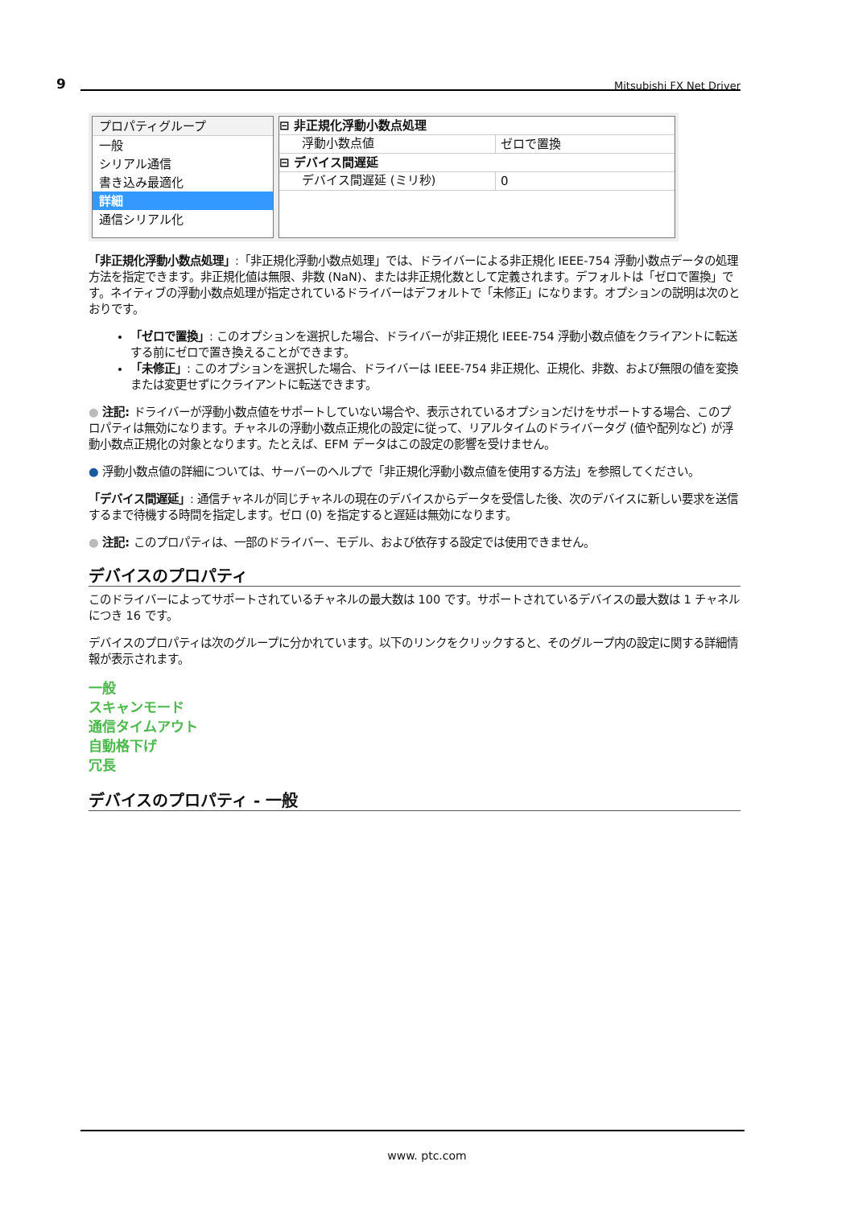9 Mitsubishi FX Net Driver
プロパティグループ
一般
シリアル通信
書き込み最適化
詳細
通信シリアル化
⊟ 非正規化浮動小数点処理
浮動小数点値 ゼロで置換
⊟ デバイス間遅延
デバイス間遅延 (ミリ秒) 0
「非正規化浮動小数点処理」:「非正規化浮動小数点処理」では、ドライバーによる非正規化 IEEE-754 浮動小数点データの処理方法を指定できます。非正規化値は無限、非数 (NaN)、または非正規化数として定義されます。デフォルトは「ゼロで置換」です。ネイティブの浮動小数点処理が指定されているドライバーはデフォルトで「未修正」になります。オプションの説明は次のとおりです。
「ゼロで置換」: このオプションを選択した場合、ドライバーが非正規化 IEEE-754 浮動小数点値をクライアントに転送する前にゼロで置き換えることができます。
「未修正」: このオプションを選択した場合、ドライバーは IEEE-754 非正規化、正規化、非数、および無限の値を変換または変更せずにクライアントに転送できます。
● 注記: ドライバーが浮動小数点値をサポートしていない場合や、表示されているオプションだけをサポートする場合、このプロパティは無効になります。チャネルの浮動小数点正規化の設定に従って、リアルタイムのドライバータグ (値や配列など) が浮動小数点正規化の対象となります。たとえば、EFM データはこの設定の影響を受けません。
● 浮動小数点値の詳細については、サーバーのヘルプで「非正規化浮動小数点値を使用する方法」を参照してください。
「デバイス間遅延」: 通信チャネルが同じチャネルの現在のデバイスからデータを受信した後、次のデバイスに新しい要求を送信するまで待機する時間を指定します。ゼロ (0) を指定すると遅延は無効になります。
● 注記: このプロパティは、一部のドライバー、モデル、および依存する設定では使用できません。
デバイスのプロパティ
このドライバーによってサポートされているチャネルの最大数は 100 です。サポートされているデバイスの最大数は 1 チャネルにつき 16 です。
デバイスのプロパティは次のグループに分かれています。以下のリンクをクリックすると、そのグループ内の設定に関する詳細情報が表示されます。
一般
スキャンモード
通信タイムアウト
自動格下げ
冗長
デバイスのプロパティ - 一般
www. ptc.com